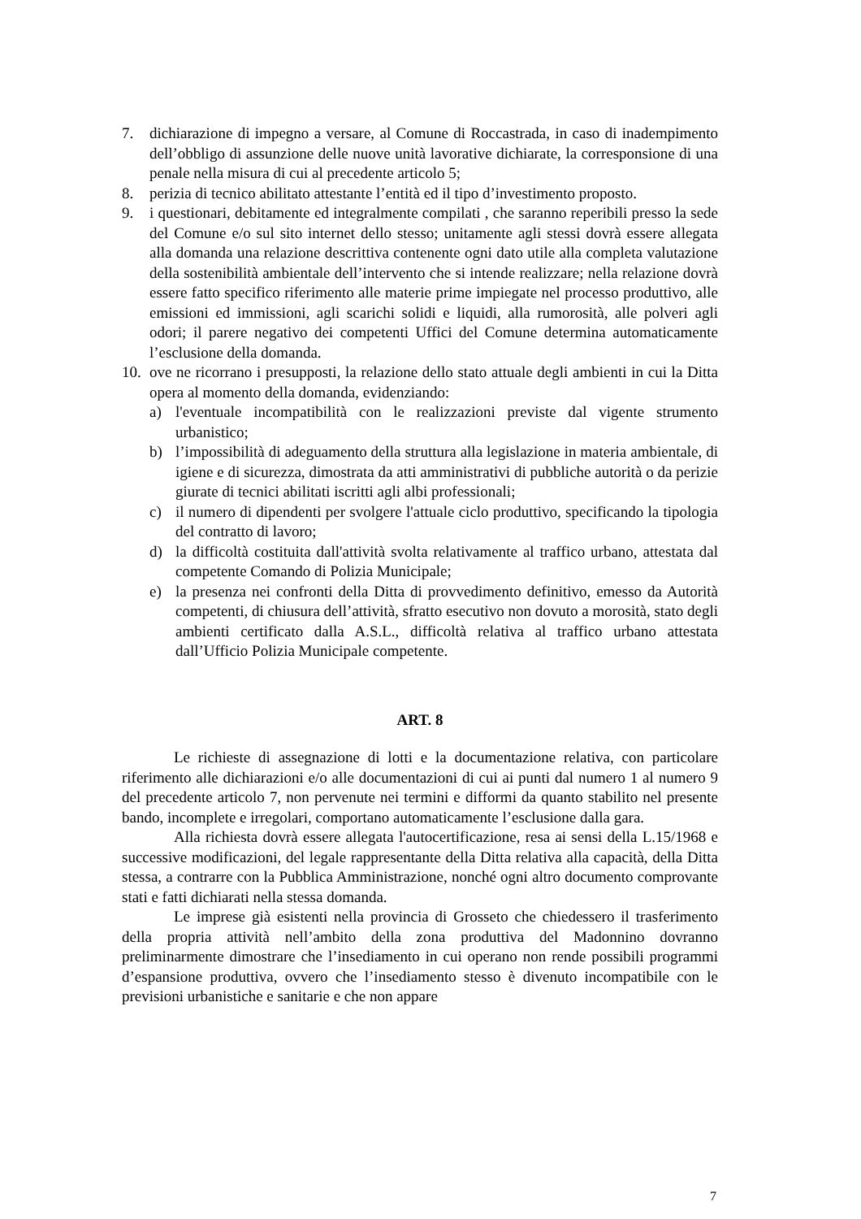7. dichiarazione di impegno a versare, al Comune di Roccastrada, in caso di inadempimento dell’obbligo di assunzione delle nuove unità lavorative dichiarate, la corresponsione di una penale nella misura di cui al precedente articolo 5;
8. perizia di tecnico abilitato attestante l’entità ed il tipo d’investimento proposto.
9. i questionari, debitamente ed integralmente compilati , che saranno reperibili presso la sede del Comune e/o sul sito internet dello stesso; unitamente agli stessi dovrà essere allegata alla domanda una relazione descrittiva contenente ogni dato utile alla completa valutazione della sostenibilità ambientale dell’intervento che si intende realizzare; nella relazione dovrà essere fatto specifico riferimento alle materie prime impiegate nel processo produttivo, alle emissioni ed immissioni, agli scarichi solidi e liquidi, alla rumorosità, alle polveri agli odori; il parere negativo dei competenti Uffici del Comune determina automaticamente l’esclusione della domanda.
10. ove ne ricorrano i presupposti, la relazione dello stato attuale degli ambienti in cui la Ditta opera al momento della domanda, evidenziando:
a) l'eventuale incompatibilità con le realizzazioni previste dal vigente strumento urbanistico;
b) l’impossibilità di adeguamento della struttura alla legislazione in materia ambientale, di igiene e di sicurezza, dimostrata da atti amministrativi di pubbliche autorità o da perizie giurate di tecnici abilitati iscritti agli albi professionali;
c) il numero di dipendenti per svolgere l'attuale ciclo produttivo, specificando la tipologia del contratto di lavoro;
d) la difficoltà costituita dall'attività svolta relativamente al traffico urbano, attestata dal competente Comando di Polizia Municipale;
e) la presenza nei confronti della Ditta di provvedimento definitivo, emesso da Autorità competenti, di chiusura dell’attività, sfratto esecutivo non dovuto a morosità, stato degli ambienti certificato dalla A.S.L., difficoltà relativa al traffico urbano attestata dall’Ufficio Polizia Municipale competente.
ART. 8
Le richieste di assegnazione di lotti e la documentazione relativa, con particolare riferimento alle dichiarazioni e/o alle documentazioni di cui ai punti dal numero 1 al numero 9 del precedente articolo 7, non pervenute nei termini e difformi da quanto stabilito nel presente bando, incomplete e irregolari, comportano automaticamente l’esclusione dalla gara.
Alla richiesta dovrà essere allegata l'autocertificazione, resa ai sensi della L.15/1968 e successive modificazioni, del legale rappresentante della Ditta relativa alla capacità, della Ditta stessa, a contrarre con la Pubblica Amministrazione, nonché ogni altro documento comprovante stati e fatti dichiarati nella stessa domanda.
Le imprese già esistenti nella provincia di Grosseto che chiedessero il trasferimento della propria attività nell’ambito della zona produttiva del Madonnino dovranno preliminarmente dimostrare che l’insediamento in cui operano non rende possibili programmi d’espansione produttiva, ovvero che l’insediamento stesso è divenuto incompatibile con le previsioni urbanistiche e sanitarie e che non appare
7